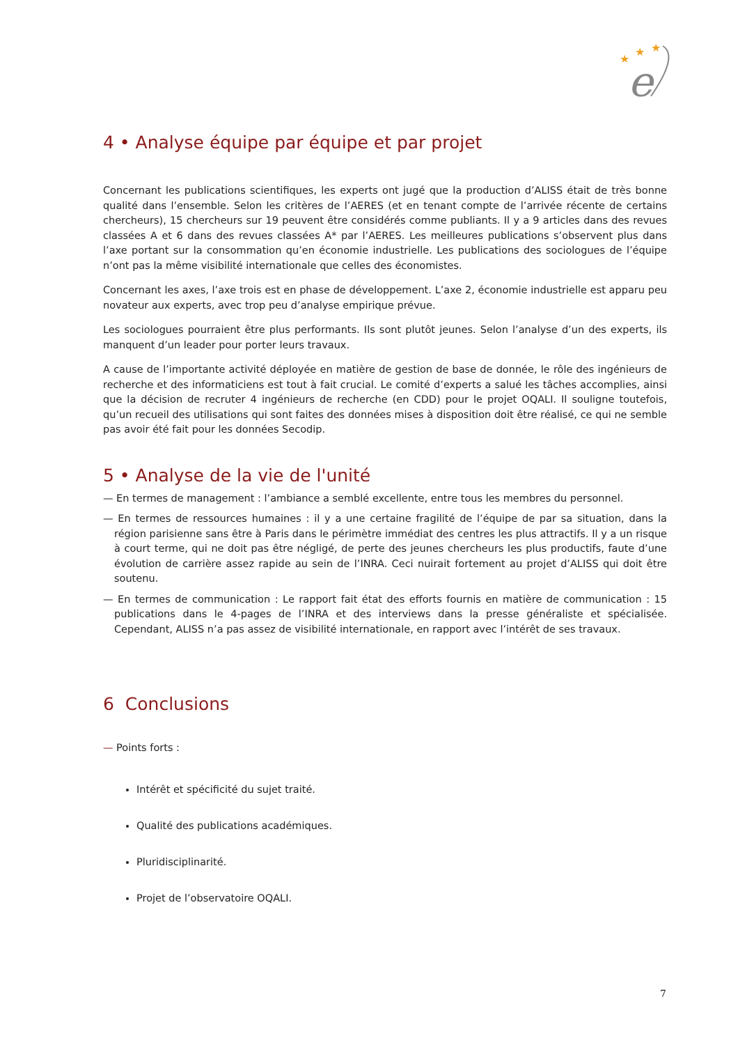★
★
★
e
4 • Analyse équipe par équipe et par projet
Concernant les publications scientifiques, les experts ont jugé que la production d’ALISS était de très bonne qualité dans l’ensemble. Selon les critères de l’AERES (et en tenant compte de l’arrivée récente de certains chercheurs), 15 chercheurs sur 19 peuvent être considérés comme publiants. Il y a 9 articles dans des revues classées A et 6 dans des revues classées A* par l’AERES. Les meilleures publications s’observent plus dans l’axe portant sur la consommation qu’en économie industrielle. Les publications des sociologues de l’équipe n’ont pas la même visibilité internationale que celles des économistes.
Concernant les axes, l’axe trois est en phase de développement. L’axe 2, économie industrielle est apparu peu novateur aux experts, avec trop peu d’analyse empirique prévue.
Les sociologues pourraient être plus performants. Ils sont plutôt jeunes. Selon l’analyse d’un des experts, ils manquent d’un leader pour porter leurs travaux.
A cause de l’importante activité déployée en matière de gestion de base de donnée, le rôle des ingénieurs de recherche et des informaticiens est tout à fait crucial. Le comité d’experts a salué les tâches accomplies, ainsi que la décision de recruter 4 ingénieurs de recherche (en CDD) pour le projet OQALI. Il souligne toutefois, qu’un recueil des utilisations qui sont faites des données mises à disposition doit être réalisé, ce qui ne semble pas avoir été fait pour les données Secodip.
5 • Analyse de la vie de l'unité
— En termes de management : l’ambiance a semblé excellente, entre tous les membres du personnel.
— En termes de ressources humaines : il y a une certaine fragilité de l’équipe de par sa situation, dans la région parisienne sans être à Paris dans le périmètre immédiat des centres les plus attractifs. Il y a un risque à court terme, qui ne doit pas être négligé, de perte des jeunes chercheurs les plus productifs, faute d’une évolution de carrière assez rapide au sein de l’INRA. Ceci nuirait fortement au projet d’ALISS qui doit être soutenu.
— En termes de communication : Le rapport fait état des efforts fournis en matière de communication : 15 publications dans le 4-pages de l’INRA et des interviews dans la presse généraliste et spécialisée. Cependant, ALISS n’a pas assez de visibilité internationale, en rapport avec l’intérêt de ses travaux.
6 Conclusions
— Points forts :
Intérêt et spécificité du sujet traité.
Qualité des publications académiques.
Pluridisciplinarité.
Projet de l’observatoire OQALI.
7